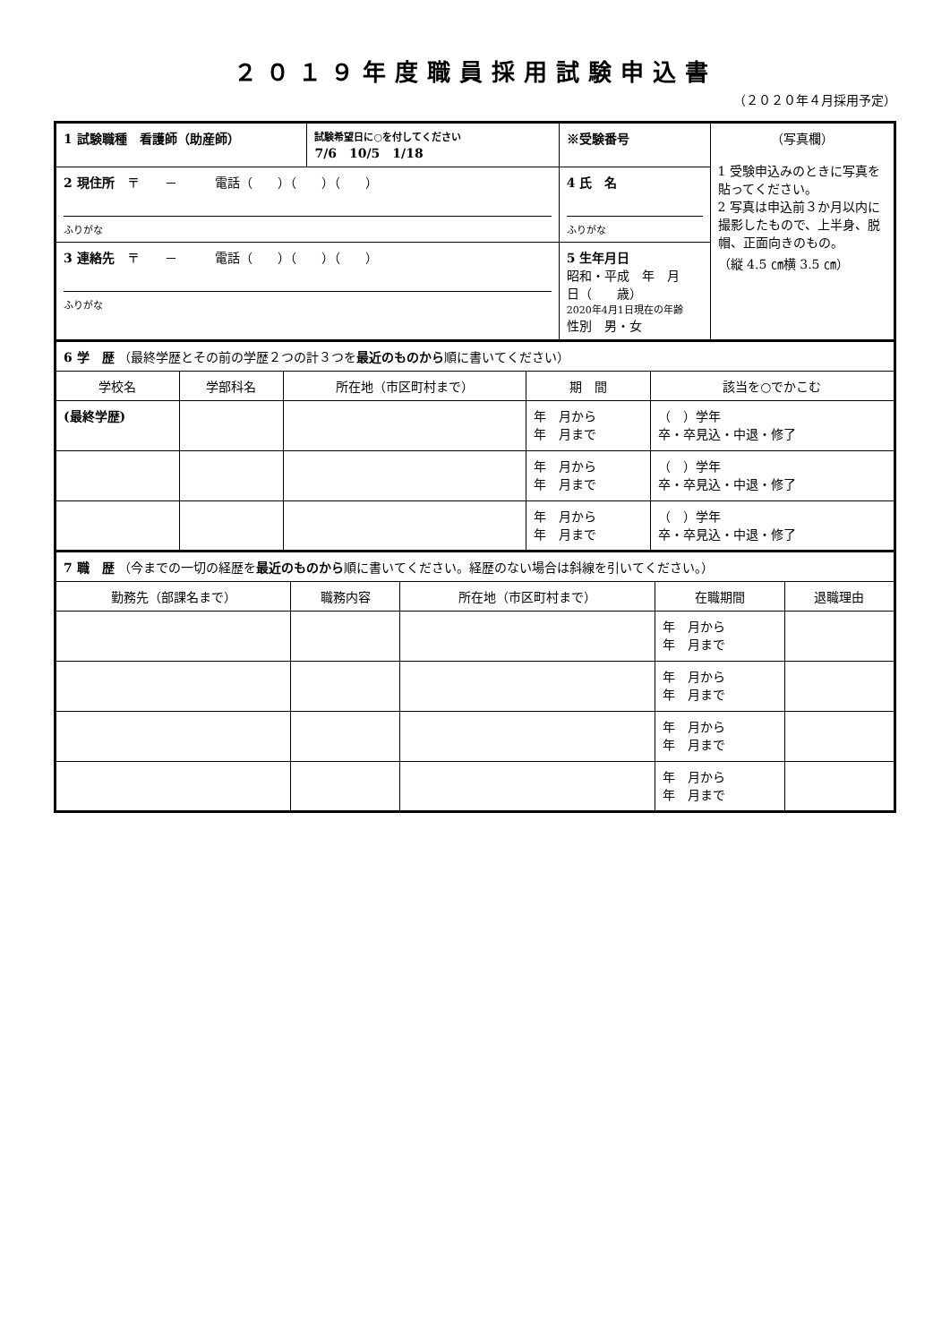２０１９年度職員採用試験申込書
（２０２０年４月採用予定）
| 1 試験職種 看護師（助産師） | 試験希望日に○を付してください 7/6 10/5 1/18 | ※受験番号 | （写真欄） 1 受験申込みのときに写真を貼ってください。 2 写真は申込前３か月以内に撮影したもので、上半身、脱帽、正面向きのもの。 （縦 4.5 ㎝横 3.5 ㎝） |
| 2 現住所 〒 － 電話（ ）（ ）（ ） ふりがな | | 4 氏 名 ふりがな | |
| 3 連絡先 〒 － 電話（ ）（ ）（ ） ふりがな | | 5 生年月日 昭和・平成 年 月 日（ 歳） 2020年4月1日現在の年齢 性別 男・女 | |
| 6 学 歴 （最終学歴とその前の学歴２つの計３つを 最近のものから 順に書いてください） | | | | |
| 学校名 | 学部科名 | 所在地（市区町村まで） | 期 間 | 該当を○でかこむ |
| (最終学歴) | | | 年 月から 年 月まで | （ ）学年 卒・卒見込・中退・修了 |
| | | | 年 月から 年 月まで | （ ）学年 卒・卒見込・中退・修了 |
| | | | 年 月から 年 月まで | （ ）学年 卒・卒見込・中退・修了 |
| 7 職 歴 （今までの一切の経歴を 最近のものから 順に書いてください。経歴のない場合は斜線を引いてください。） | | | | |
| 勤務先（部課名まで） | 職務内容 | 所在地（市区町村まで） | 在職期間 | 退職理由 |
| | | | 年 月から 年 月まで | |
| | | | 年 月から 年 月まで | |
| | | | 年 月から 年 月まで | |
| | | | 年 月から 年 月まで | |